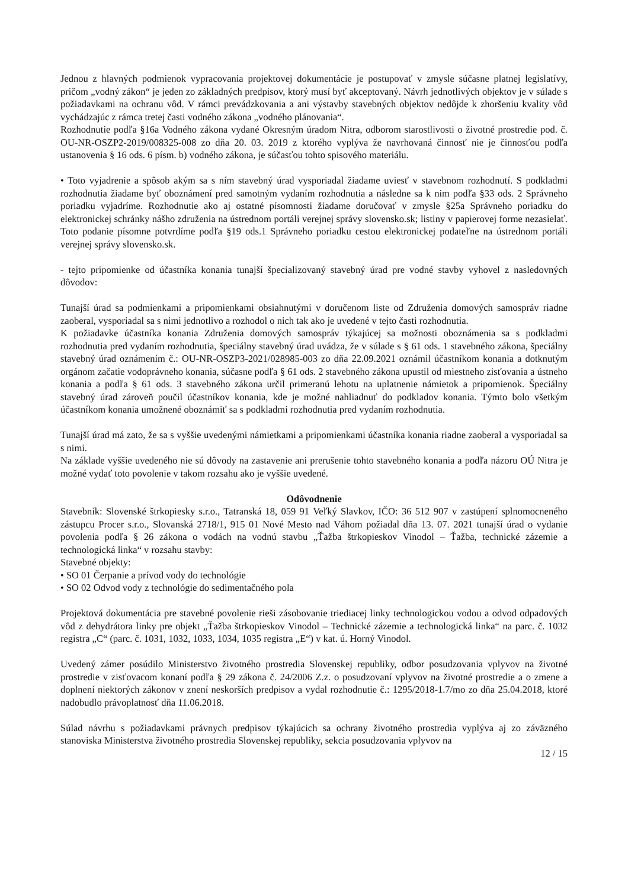Jednou z hlavných podmienok vypracovania projektovej dokumentácie je postupovať v zmysle súčasne platnej legislatívy, pričom „vodný zákon“ je jeden zo základných predpisov, ktorý musí byť akceptovaný. Návrh jednotlivých objektov je v súlade s požiadavkami na ochranu vôd. V rámci prevádzkovania a ani výstavby stavebných objektov nedôjde k zhoršeniu kvality vôd vychádzajúc z rámca tretej časti vodného zákona „vodného plánovania“.
Rozhodnutie podľa §16a Vodného zákona vydané Okresným úradom Nitra, odborom starostlivosti o životné prostredie pod. č. OU-NR-OSZP2-2019/008325-008 zo dňa 20. 03. 2019 z ktorého vyplýva že navrhovaná činnosť nie je činnosťou podľa ustanovenia § 16 ods. 6 písm. b) vodného zákona, je súčasťou tohto spisového materiálu.
• Toto vyjadrenie a spôsob akým sa s ním stavebný úrad vysporiadal žiadame uviesť v stavebnom rozhodnutí. S podkladmi rozhodnutia žiadame byť oboznámení pred samotným vydaním rozhodnutia a následne sa k nim podľa §33 ods. 2 Správneho poriadku vyjadríme. Rozhodnutie ako aj ostatné písomnosti žiadame doručovať v zmysle §25a Správneho poriadku do elektronickej schránky nášho združenia na ústrednom portáli verejnej správy slovensko.sk; listiny v papierovej forme nezasielať. Toto podanie písomne potvrdíme podľa §19 ods.1 Správneho poriadku cestou elektronickej podateľne na ústrednom portáli verejnej správy slovensko.sk.
- tejto pripomienke od účastníka konania tunajší špecializovaný stavebný úrad pre vodné stavby vyhovel z nasledovných dôvodov:
Tunajší úrad sa podmienkami a pripomienkami obsiahnutými v doručenom liste od Združenia domových samospráv riadne zaoberal, vysporiadal sa s nimi jednotlivo a rozhodol o nich tak ako je uvedené v tejto časti rozhodnutia.
K požiadavke účastníka konania Združenia domových samospráv týkajúcej sa možnosti oboznámenia sa s podkladmi rozhodnutia pred vydaním rozhodnutia, špeciálny stavebný úrad uvádza, že v súlade s § 61 ods. 1 stavebného zákona, špeciálny stavebný úrad oznámením č.: OU-NR-OSZP3-2021/028985-003 zo dňa 22.09.2021 oznámil účastníkom konania a dotknutým orgánom začatie vodoprávneho konania, súčasne podľa § 61 ods. 2 stavebného zákona upustil od miestneho zisťovania a ústneho konania a podľa § 61 ods. 3 stavebného zákona určil primeranú lehotu na uplatnenie námietok a pripomienok. Špeciálny stavebný úrad zároveň poučil účastníkov konania, kde je možné nahliadnuť do podkladov konania. Týmto bolo všetkým účastníkom konania umožnené oboznámiť sa s podkladmi rozhodnutia pred vydaním rozhodnutia.
Tunajší úrad má zato, že sa s vyššie uvedenými námietkami a pripomienkami účastníka konania riadne zaoberal a vysporiadal sa s nimi.
Na základe vyššie uvedeného nie sú dôvody na zastavenie ani prerušenie tohto stavebného konania a podľa názoru OÚ Nitra je možné vydať toto povolenie v takom rozsahu ako je vyššie uvedené.
Odôvodnenie
Stavebník: Slovenské štrkopiesky s.r.o., Tatranská 18, 059 91 Veľký Slavkov, IČO: 36 512 907 v zastúpení splnomocneného zástupcu Procer s.r.o., Slovanská 2718/1, 915 01 Nové Mesto nad Váhom požiadal dňa 13. 07. 2021 tunajší úrad o vydanie povolenia podľa § 26 zákona o vodách na vodnú stavbu „Ťažba štrkopieskov Vinodol – Ťažba, technické zázemie a technologická linka“ v rozsahu stavby:
Stavebné objekty:
• SO 01 Čerpanie a prívod vody do technológie
• SO 02 Odvod vody z technológie do sedimentačného pola
Projektová dokumentácia pre stavebné povolenie rieši zásobovanie triediacej linky technologickou vodou a odvod odpadových vôd z dehydrátora linky pre objekt „Ťažba štrkopieskov Vinodol – Technické zázemie a technologická linka“ na parc. č. 1032 registra „C“ (parc. č. 1031, 1032, 1033, 1034, 1035 registra „E“) v kat. ú. Horný Vinodol.
Uvedený zámer posúdilo Ministerstvo životného prostredia Slovenskej republiky, odbor posudzovania vplyvov na životné prostredie v zisťovacom konaní podľa § 29 zákona č. 24/2006 Z.z. o posudzovaní vplyvov na životné prostredie a o zmene a doplnení niektorých zákonov v znení neskorších predpisov a vydal rozhodnutie č.: 1295/2018-1.7/mo zo dňa 25.04.2018, ktoré nadobudlo právoplatnosť dňa 11.06.2018.
Súlad návrhu s požiadavkami právnych predpisov týkajúcich sa ochrany životného prostredia vyplýva aj zo záväzného stanoviska Ministerstva životného prostredia Slovenskej republiky, sekcia posudzovania vplyvov na
12 / 15